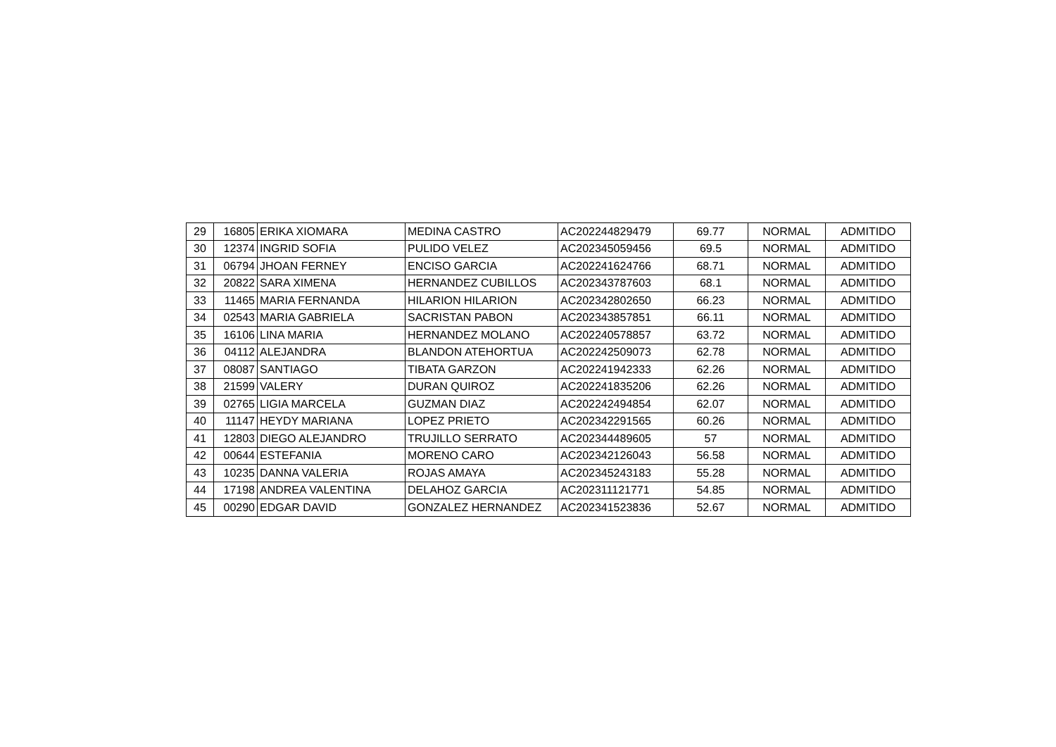| 29 | 16805 | ERIKA XIOMARA | MEDINA CASTRO | AC202244829479 | 69.77 | NORMAL | ADMITIDO |
| 30 | 12374 | INGRID SOFIA | PULIDO VELEZ | AC202345059456 | 69.5 | NORMAL | ADMITIDO |
| 31 | 06794 | JHOAN FERNEY | ENCISO GARCIA | AC202241624766 | 68.71 | NORMAL | ADMITIDO |
| 32 | 20822 | SARA XIMENA | HERNANDEZ CUBILLOS | AC202343787603 | 68.1 | NORMAL | ADMITIDO |
| 33 | 11465 | MARIA FERNANDA | HILARION HILARION | AC202342802650 | 66.23 | NORMAL | ADMITIDO |
| 34 | 02543 | MARIA GABRIELA | SACRISTAN PABON | AC202343857851 | 66.11 | NORMAL | ADMITIDO |
| 35 | 16106 | LINA MARIA | HERNANDEZ MOLANO | AC202240578857 | 63.72 | NORMAL | ADMITIDO |
| 36 | 04112 | ALEJANDRA | BLANDON ATEHORTUA | AC202242509073 | 62.78 | NORMAL | ADMITIDO |
| 37 | 08087 | SANTIAGO | TIBATA GARZON | AC202241942333 | 62.26 | NORMAL | ADMITIDO |
| 38 | 21599 | VALERY | DURAN QUIROZ | AC202241835206 | 62.26 | NORMAL | ADMITIDO |
| 39 | 02765 | LIGIA MARCELA | GUZMAN DIAZ | AC202242494854 | 62.07 | NORMAL | ADMITIDO |
| 40 | 11147 | HEYDY MARIANA | LOPEZ PRIETO | AC202342291565 | 60.26 | NORMAL | ADMITIDO |
| 41 | 12803 | DIEGO ALEJANDRO | TRUJILLO SERRATO | AC202344489605 | 57 | NORMAL | ADMITIDO |
| 42 | 00644 | ESTEFANIA | MORENO CARO | AC202342126043 | 56.58 | NORMAL | ADMITIDO |
| 43 | 10235 | DANNA VALERIA | ROJAS AMAYA | AC202345243183 | 55.28 | NORMAL | ADMITIDO |
| 44 | 17198 | ANDREA VALENTINA | DELAHOZ GARCIA | AC202311121771 | 54.85 | NORMAL | ADMITIDO |
| 45 | 00290 | EDGAR DAVID | GONZALEZ HERNANDEZ | AC202341523836 | 52.67 | NORMAL | ADMITIDO |